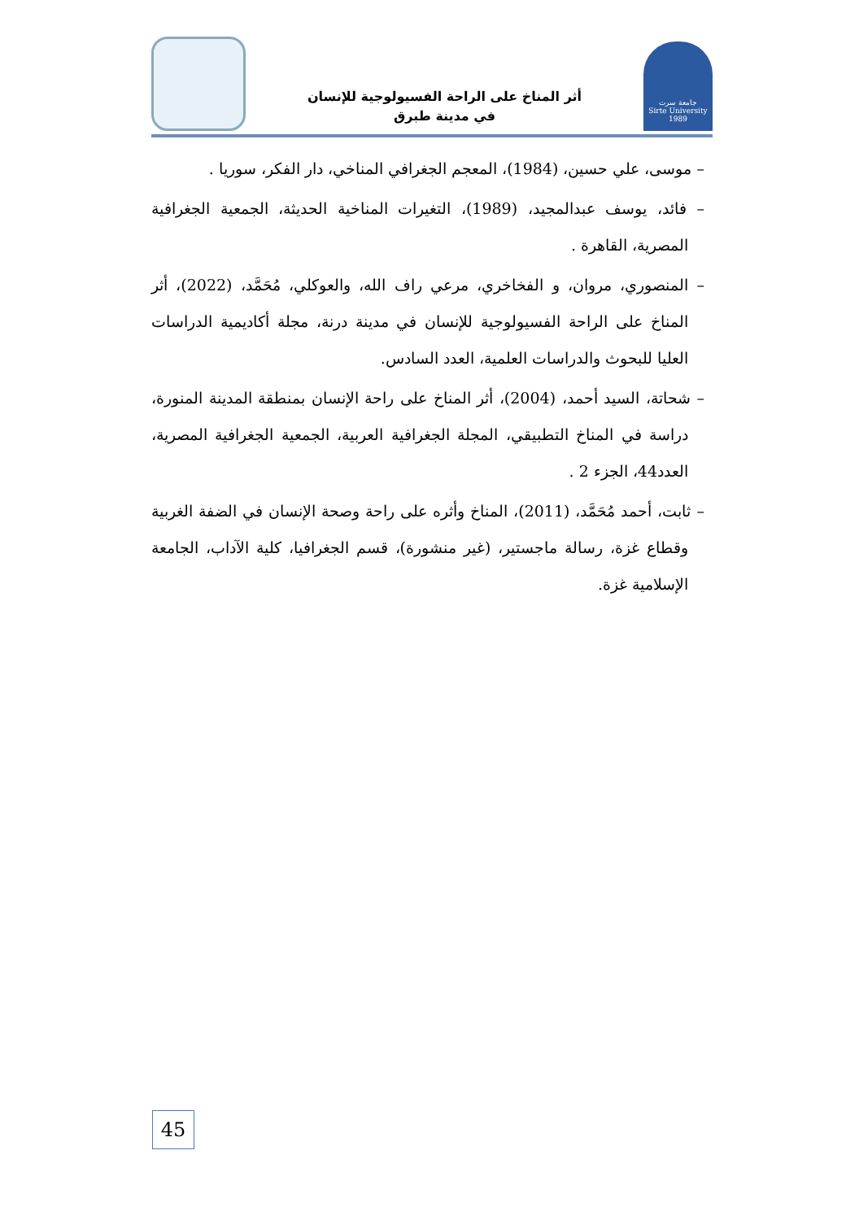أثر المناخ على الراحة الفسيولوجية للإنسان
في مدينة طبرق
جامعة سرت
Sirte University
1989
– موسى، علي حسين، (1984)، المعجم الجغرافي المناخي، دار الفكر، سوريا .
– فائد، يوسف عبدالمجيد، (1989)، التغيرات المناخية الحديثة، الجمعية الجغرافية المصرية، القاهرة .
– المنصوري، مروان، و الفخاخري، مرعي راف الله، والعوكلي، مُحَمَّد، (2022)، أثر المناخ على الراحة الفسيولوجية للإنسان في مدينة درنة، مجلة أكاديمية الدراسات العليا للبحوث والدراسات العلمية، العدد السادس.
– شحاتة، السيد أحمد، (2004)، أثر المناخ على راحة الإنسان بمنطقة المدينة المنورة، دراسة في المناخ التطبيقي، المجلة الجغرافية العربية، الجمعية الجغرافية المصرية، العدد44، الجزء 2 .
– ثابت، أحمد مُحَمَّد، (2011)، المناخ وأثره على راحة وصحة الإنسان في الضفة الغربية وقطاع غزة، رسالة ماجستير، (غير منشورة)، قسم الجغرافيا، كلية الآداب، الجامعة الإسلامية غزة.
45